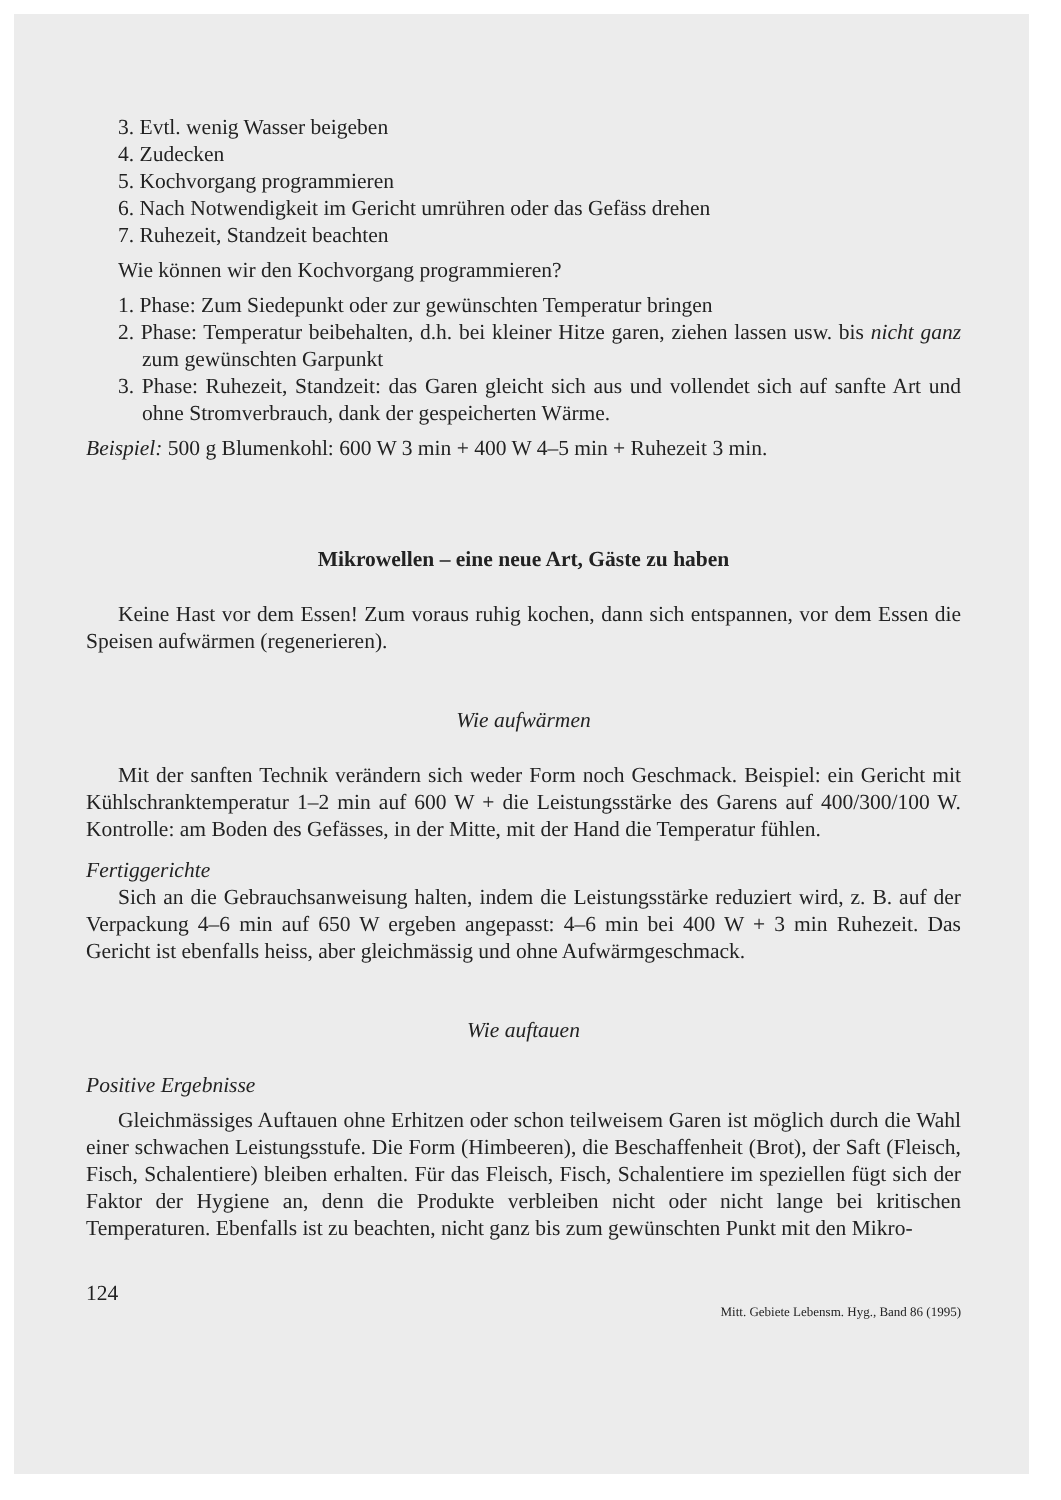3. Evtl. wenig Wasser beigeben
4. Zudecken
5. Kochvorgang programmieren
6. Nach Notwendigkeit im Gericht umrühren oder das Gefäss drehen
7. Ruhezeit, Standzeit beachten
Wie können wir den Kochvorgang programmieren?
1. Phase: Zum Siedepunkt oder zur gewünschten Temperatur bringen
2. Phase: Temperatur beibehalten, d.h. bei kleiner Hitze garen, ziehen lassen usw. bis nicht ganz zum gewünschten Garpunkt
3. Phase: Ruhezeit, Standzeit: das Garen gleicht sich aus und vollendet sich auf sanfte Art und ohne Stromverbrauch, dank der gespeicherten Wärme.
Beispiel: 500 g Blumenkohl: 600 W 3 min + 400 W 4–5 min + Ruhezeit 3 min.
Mikrowellen – eine neue Art, Gäste zu haben
Keine Hast vor dem Essen! Zum voraus ruhig kochen, dann sich entspannen, vor dem Essen die Speisen aufwärmen (regenerieren).
Wie aufwärmen
Mit der sanften Technik verändern sich weder Form noch Geschmack. Beispiel: ein Gericht mit Kühlschranktemperatur 1–2 min auf 600 W + die Leistungsstärke des Garens auf 400/300/100 W. Kontrolle: am Boden des Gefässes, in der Mitte, mit der Hand die Temperatur fühlen.
Fertiggerichte
Sich an die Gebrauchsanweisung halten, indem die Leistungsstärke reduziert wird, z. B. auf der Verpackung 4–6 min auf 650 W ergeben angepasst: 4–6 min bei 400 W + 3 min Ruhezeit. Das Gericht ist ebenfalls heiss, aber gleichmässig und ohne Aufwärmgeschmack.
Wie auftauen
Positive Ergebnisse
Gleichmässiges Auftauen ohne Erhitzen oder schon teilweisem Garen ist möglich durch die Wahl einer schwachen Leistungsstufe. Die Form (Himbeeren), die Beschaffenheit (Brot), der Saft (Fleisch, Fisch, Schalentiere) bleiben erhalten. Für das Fleisch, Fisch, Schalentiere im speziellen fügt sich der Faktor der Hygiene an, denn die Produkte verbleiben nicht oder nicht lange bei kritischen Temperaturen. Ebenfalls ist zu beachten, nicht ganz bis zum gewünschten Punkt mit den Mikro-
124 Mitt. Gebiete Lebensm. Hyg., Band 86 (1995)